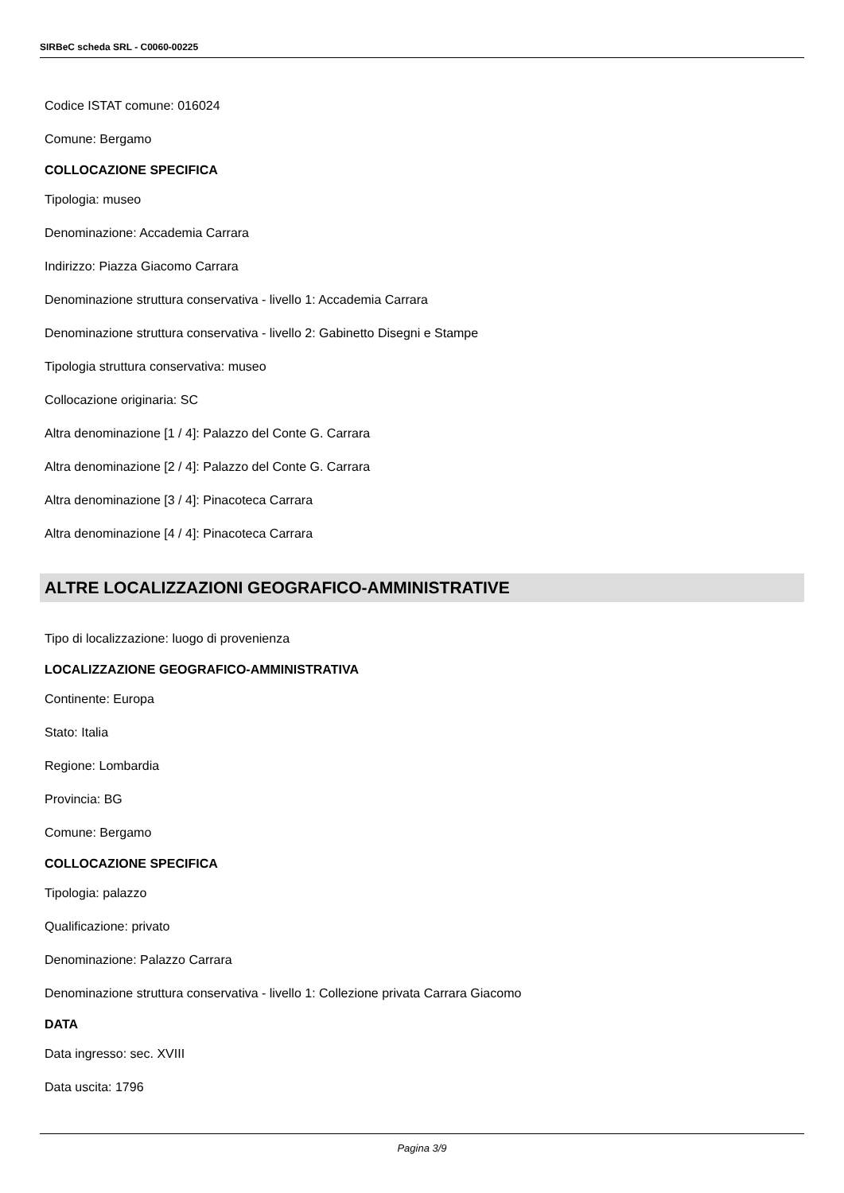SIRBeC scheda SRL - C0060-00225
Codice ISTAT comune: 016024
Comune: Bergamo
COLLOCAZIONE SPECIFICA
Tipologia: museo
Denominazione: Accademia Carrara
Indirizzo: Piazza Giacomo Carrara
Denominazione struttura conservativa - livello 1: Accademia Carrara
Denominazione struttura conservativa - livello 2: Gabinetto Disegni e Stampe
Tipologia struttura conservativa: museo
Collocazione originaria: SC
Altra denominazione [1 / 4]: Palazzo del Conte G. Carrara
Altra denominazione [2 / 4]: Palazzo del Conte G. Carrara
Altra denominazione [3 / 4]: Pinacoteca Carrara
Altra denominazione [4 / 4]: Pinacoteca Carrara
ALTRE LOCALIZZAZIONI GEOGRAFICO-AMMINISTRATIVE
Tipo di localizzazione: luogo di provenienza
LOCALIZZAZIONE GEOGRAFICO-AMMINISTRATIVA
Continente: Europa
Stato: Italia
Regione: Lombardia
Provincia: BG
Comune: Bergamo
COLLOCAZIONE SPECIFICA
Tipologia: palazzo
Qualificazione: privato
Denominazione: Palazzo Carrara
Denominazione struttura conservativa - livello 1: Collezione privata Carrara Giacomo
DATA
Data ingresso: sec. XVIII
Data uscita: 1796
Pagina 3/9